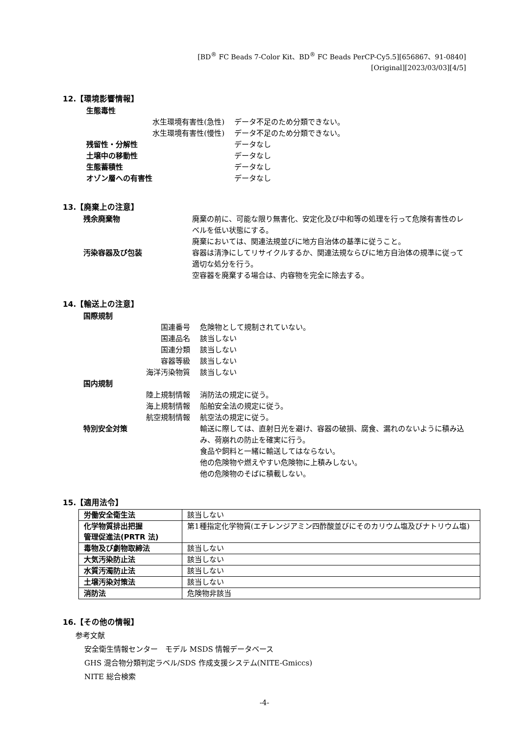[BD<sup>®</sup> FC Beads 7-Color Kit、BD<sup>®</sup> FC Beads PerCP-Cy5.5][656867、91-0840]
[Original][2023/03/03][4/5]
12.【環境影響情報】
生態毒性
水生環境有害性(急性) データ不足のため分類できない。
水生環境有害性(慢性) データ不足のため分類できない。
残留性・分解性 データなし
土壌中の移動性 データなし
生態蓄積性 データなし
オゾン層への有害性 データなし
13.【廃棄上の注意】
残余廃棄物 廃棄の前に、可能な限り無害化、安定化及び中和等の処理を行って危険有害性のレベルを低い状態にする。
廃棄においては、関連法規並びに地方自治体の基準に従うこと。
汚染容器及び包装 容器は清浄にしてリサイクルするか、関連法規ならびに地方自治体の規準に従って適切な処分を行う。
空容器を廃棄する場合は、内容物を完全に除去する。
14.【輸送上の注意】
国際規制
国連番号 危険物として規制されていない。
国連品名 該当しない
国連分類 該当しない
容器等級 該当しない
海洋汚染物質 該当しない
国内規制
陸上規制情報 消防法の規定に従う。
海上規制情報 船舶安全法の規定に従う。
航空規制情報 航空法の規定に従う。
特別安全対策 輸送に際しては、直射日光を避け、容器の破損、腐食、漏れのないように積み込み、荷崩れの防止を確実に行う。
食品や飼料と一緒に輸送してはならない。
他の危険物や燃えやすい危険物に上積みしない。
他の危険物のそばに積載しない。
15.【適用法令】
| 労働安全衛生法 | 該当しない |
| 化学物質排出把握 管理促進法(PRTR 法) | 第1種指定化学物質(エチレンジアミン四酢酸並びにそのカリウム塩及びナトリウム塩) |
| 毒物及び劇物取締法 | 該当しない |
| 大気汚染防止法 | 該当しない |
| 水質汚濁防止法 | 該当しない |
| 土壌汚染対策法 | 該当しない |
| 消防法 | 危険物非該当 |
16.【その他の情報】
参考文献
安全衛生情報センター　モデル MSDS 情報データベース
GHS 混合物分類判定ラベル/SDS 作成支援システム(NITE-Gmiccs)
NITE 総合検索
-4-